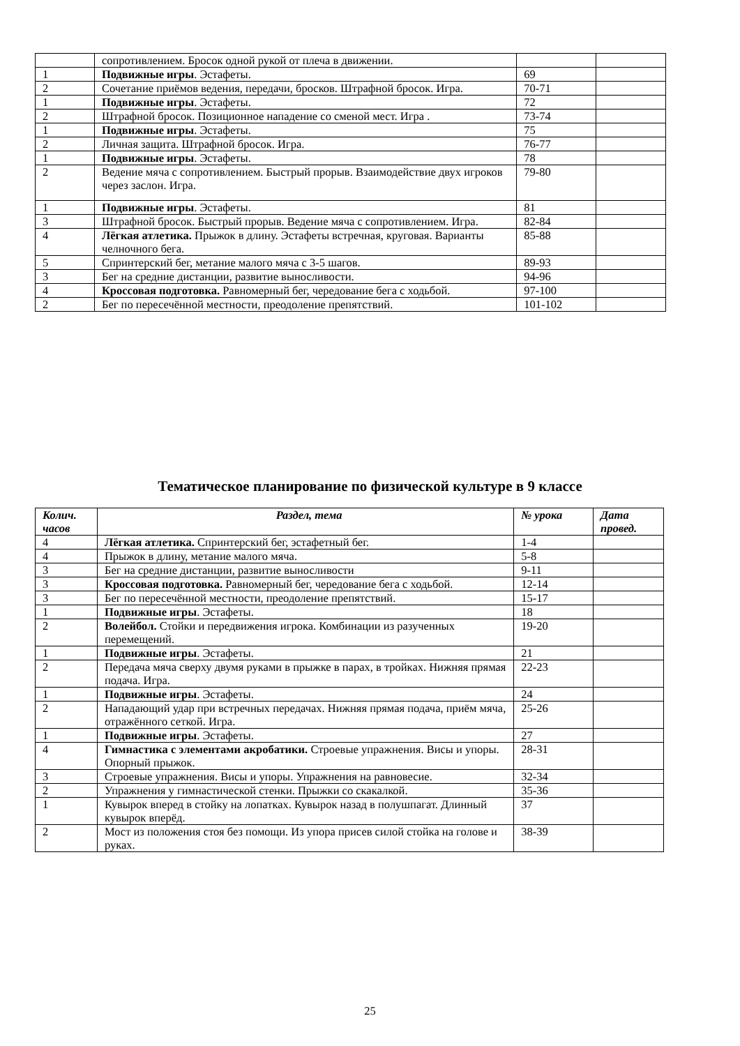| | сопротивлением. Бросок одной рукой от плеча в движении. | | |
| 1 | Подвижные игры . Эстафеты. | 69 | |
| 2 | Сочетание приёмов ведения, передачи, бросков. Штрафной бросок. Игра. | 70-71 | |
| 1 | Подвижные игры . Эстафеты. | 72 | |
| 2 | Штрафной бросок. Позиционное нападение со сменой мест. Игра . | 73-74 | |
| 1 | Подвижные игры . Эстафеты. | 75 | |
| 2 | Личная защита. Штрафной бросок. Игра. | 76-77 | |
| 1 | Подвижные игры . Эстафеты. | 78 | |
| 2 | Ведение мяча с сопротивлением. Быстрый прорыв. Взаимодействие двух игроков через заслон. Игра. | 79-80 | |
| 1 | Подвижные игры . Эстафеты. | 81 | |
| 3 | Штрафной бросок. Быстрый прорыв. Ведение мяча с сопротивлением. Игра. | 82-84 | |
| 4 | Лёгкая атлетика. Прыжок в длину. Эстафеты встречная, круговая. Варианты челночного бега. | 85-88 | |
| 5 | Спринтерский бег, метание малого мяча с 3-5 шагов. | 89-93 | |
| 3 | Бег на средние дистанции, развитие выносливости. | 94-96 | |
| 4 | Кроссовая подготовка. Равномерный бег, чередование бега с ходьбой. | 97-100 | |
| 2 | Бег по пересечённой местности, преодоление препятствий. | 101-102 | |
Тематическое планирование по физической культуре в 9 классе
| Колич. часов | Раздел, тема | № урока | Дата провед. |
| --- | --- | --- | --- |
| 4 | Лёгкая атлетика. Спринтерский бег, эстафетный бег. | 1-4 | |
| 4 | Прыжок в длину, метание малого мяча. | 5-8 | |
| 3 | Бег на средние дистанции, развитие выносливости | 9-11 | |
| 3 | Кроссовая подготовка. Равномерный бег, чередование бега с ходьбой. | 12-14 | |
| 3 | Бег по пересечённой местности, преодоление препятствий. | 15-17 | |
| 1 | Подвижные игры . Эстафеты. | 18 | |
| 2 | Волейбол. Стойки и передвижения игрока. Комбинации из разученных перемещений. | 19-20 | |
| 1 | Подвижные игры . Эстафеты. | 21 | |
| 2 | Передача мяча сверху двумя руками в прыжке в парах, в тройках. Нижняя прямая подача. Игра. | 22-23 | |
| 1 | Подвижные игры . Эстафеты. | 24 | |
| 2 | Нападающий удар при встречных передачах. Нижняя прямая подача, приём мяча, отражённого сеткой. Игра. | 25-26 | |
| 1 | Подвижные игры . Эстафеты. | 27 | |
| 4 | Гимнастика с элементами акробатики. Строевые упражнения. Висы и упоры. Опорный прыжок. | 28-31 | |
| 3 | Строевые упражнения. Висы и упоры. Упражнения на равновесие. | 32-34 | |
| 2 | Упражнения у гимнастической стенки. Прыжки со скакалкой. | 35-36 | |
| 1 | Кувырок вперед в стойку на лопатках. Кувырок назад в полушпагат. Длинный кувырок вперёд. | 37 | |
| 2 | Мост из положения стоя без помощи. Из упора присев силой стойка на голове и руках. | 38-39 | |
25